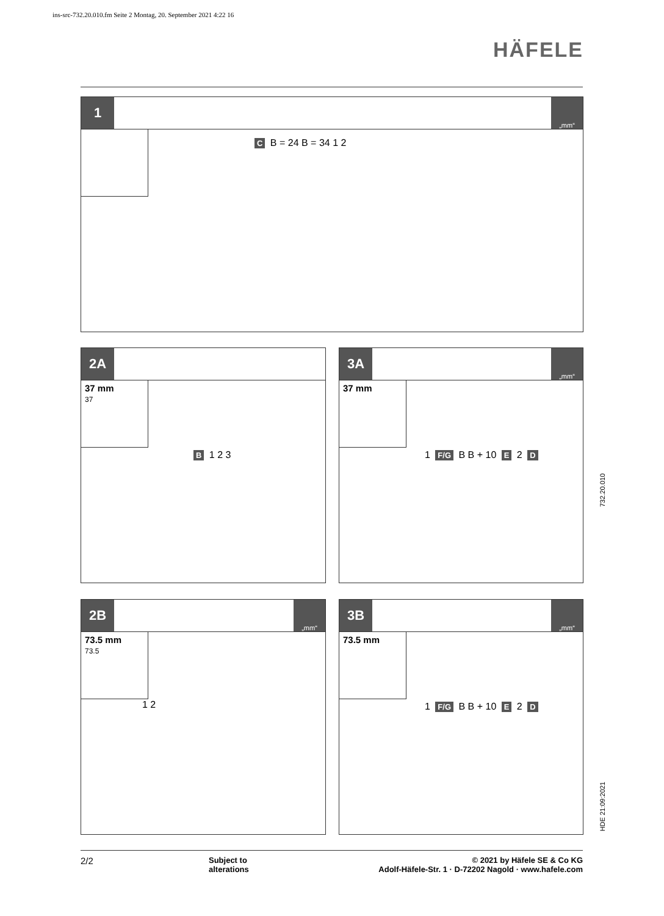ins-src-732.20.010.fm Seite 2 Montag, 20. September 2021 4:22 16
HÄFELE
1
„mm“
C B = 24 B = 34 1 2
2A
37 mm
37
B 1 2 3
3A
„mm“
37 mm
1 F/G B B + 10 E 2 D
2B
„mm“
73.5 mm
73.5
1 2
3B
„mm“
73.5 mm
1 F/G B B + 10 E 2 D
732.20.010
HDE 21:09:2021
2/2
Subject to
alterations
© 2021 by Häfele SE & Co KG
Adolf-Häfele-Str. 1 · D-72202 Nagold · www.hafele.com